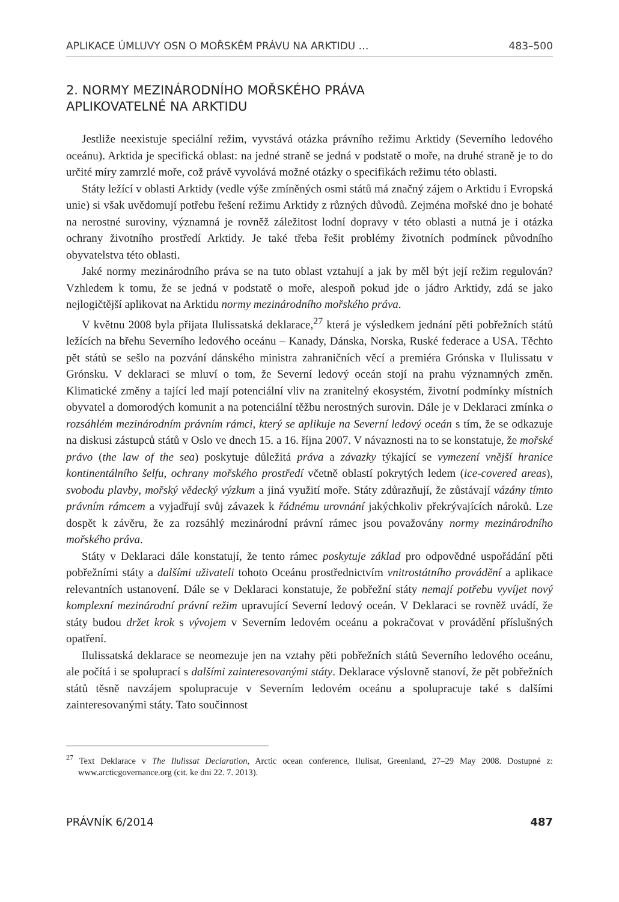APLIKACE ÚMLUVY OSN O MOŘSKÉM PRÁVU NA ARKTIDU … 483–500
2. NORMY MEZINÁRODNÍHO MOŘSKÉHO PRÁVA
APLIKOVATELNÉ NA ARKTIDU
Jestliže neexistuje speciální režim, vyvstává otázka právního režimu Arktidy (Severního ledového oceánu). Arktida je specifická oblast: na jedné straně se jedná v podstatě o moře, na druhé straně je to do určité míry zamrzlé moře, což právě vyvolává možné otázky o specifikách režimu této oblasti.
Státy ležící v oblasti Arktidy (vedle výše zmíněných osmi států má značný zájem o Arktidu i Evropská unie) si však uvědomují potřebu řešení režimu Arktidy z různých důvodů. Zejména mořské dno je bohaté na nerostné suroviny, významná je rovněž záležitost lodní dopravy v této oblasti a nutná je i otázka ochrany životního prostředí Arktidy. Je také třeba řešit problémy životních podmínek původního obyvatelstva této oblasti.
Jaké normy mezinárodního práva se na tuto oblast vztahují a jak by měl být její režim regulován? Vzhledem k tomu, že se jedná v podstatě o moře, alespoň pokud jde o jádro Arktidy, zdá se jako nejlogičtější aplikovat na Arktidu normy mezinárodního mořského práva.
V květnu 2008 byla přijata Ilulissatská deklarace,<sup>27</sup> která je výsledkem jednání pěti pobřežních států ležících na břehu Severního ledového oceánu – Kanady, Dánska, Norska, Ruské federace a USA. Těchto pět států se sešlo na pozvání dánského ministra zahraničních věcí a premiéra Grónska v Ilulissatu v Grónsku. V deklaraci se mluví o tom, že Severní ledový oceán stojí na prahu významných změn. Klimatické změny a tající led mají potenciální vliv na zranitelný ekosystém, životní podmínky místních obyvatel a domorodých komunit a na potenciální těžbu nerostných surovin. Dále je v Deklaraci zmínka o rozsáhlém mezinárodním právním rámci, který se aplikuje na Severní ledový oceán s tím, že se odkazuje na diskusi zástupců států v Oslo ve dnech 15. a 16. října 2007. V návaznosti na to se konstatuje, že mořské právo (the law of the sea) poskytuje důležitá práva a závazky týkající se vymezení vnější hranice kontinentálního šelfu, ochrany mořského prostředí včetně oblastí pokrytých ledem (ice-covered areas), svobodu plavby, mořský vědecký výzkum a jiná využití moře. Státy zdůrazňují, že zůstávají vázány tímto právním rámcem a vyjadřují svůj závazek k řádnému urovnání jakýchkoliv překrývajících nároků. Lze dospět k závěru, že za rozsáhlý mezinárodní právní rámec jsou považovány normy mezinárodního mořského práva.
Státy v Deklaraci dále konstatují, že tento rámec poskytuje základ pro odpovědné uspořádání pěti pobřežními státy a dalšími uživateli tohoto Oceánu prostřednictvím vnitrostátního provádění a aplikace relevantních ustanovení. Dále se v Deklaraci konstatuje, že pobřežní státy nemají potřebu vyvíjet nový komplexní mezinárodní právní režim upravující Severní ledový oceán. V Deklaraci se rovněž uvádí, že státy budou držet krok s vývojem v Severním ledovém oceánu a pokračovat v provádění příslušných opatření.
Ilulissatská deklarace se neomezuje jen na vztahy pěti pobřežních států Severního ledového oceánu, ale počítá i se spoluprací s dalšími zainteresovanými státy. Deklarace výslovně stanoví, že pět pobřežních států těsně navzájem spolupracuje v Severním ledovém oceánu a spolupracuje také s dalšími zainteresovanými státy. Tato součinnost
<sup>27</sup> Text Deklarace v The Ilulissat Declaration, Arctic ocean conference, Ilulisat, Greenland, 27–29 May 2008. Dostupné z: www.arcticgovernance.org (cit. ke dni 22. 7. 2013).
PRÁVNÍK 6/2014 487